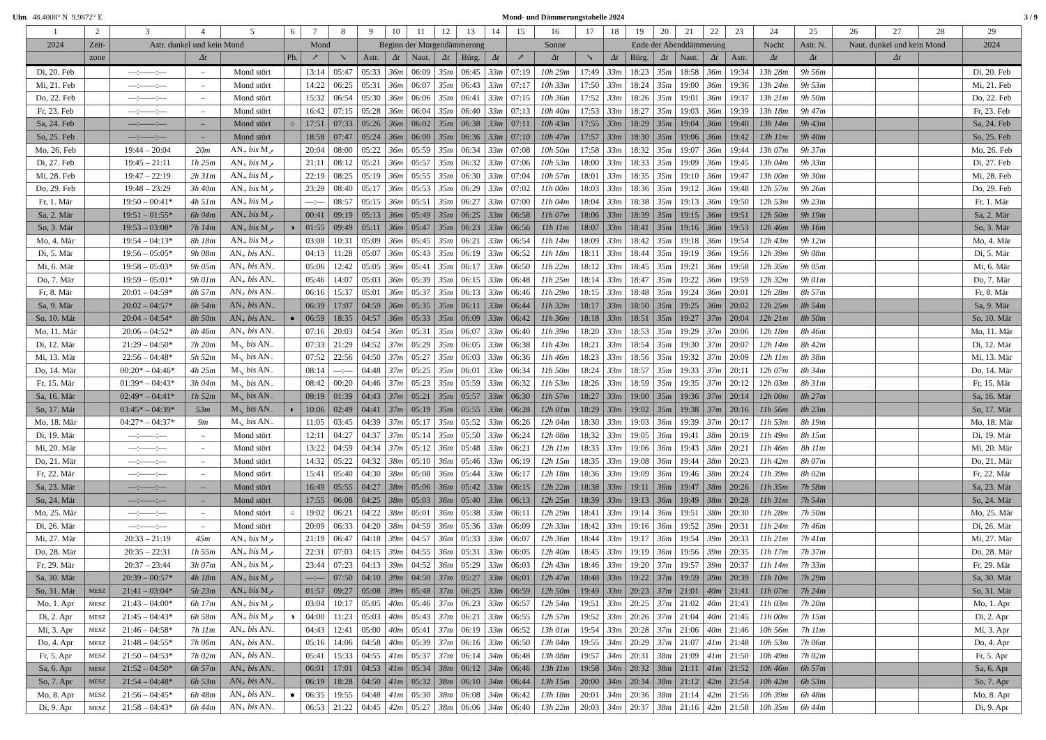Ulm 48.4008° N 9.9872° E Mond- und Dämmerungstabelle 2024 3 / 9
| 1 | 2 | 3 | 4 | 5 | 6 | 7 | 8 | 9 | 10 | 11 | 12 | 13 | 14 | 15 | 16 | 17 | 18 | 19 | 20 | 21 | 22 | 23 | 24 | 25 | 26 | 27 | 28 | 29 |
| --- | --- | --- | --- | --- | --- | --- | --- | --- | --- | --- | --- | --- | --- | --- | --- | --- | --- | --- | --- | --- | --- | --- | --- | --- | --- | --- | --- | --- |
| 2024 | Zeit- | Astr. dunkel und kein Mond | | | Mond | | | Beginn der Morgendämmerung | | | | | | Sonne | | | Ende der Abenddämmerung | | | | | | Nacht | Astr. N. | Naut. dunkel und kein Mond | | | 2024 |
| | zone | | Δt | | Ph. | ↗ | ↘ | Astr. | Δt | Naut. | Δt | Bürg. | Δt | ↗ | Δt | ↘ | Δt | Bürg. | Δt | Naut. | Δt | Astr. | Δt | Δt | | Δt | | |
| Di, 20. Feb | | —:——:— | – | Mond stört | | 13:14 | 05:47 | 05:33 | 36m | 06:09 | 35m | 06:45 | 33m | 07:19 | 10h 29m | 17:49 | 33m | 18:23 | 35m | 18:58 | 36m | 19:34 | 13h 28m | 9h 56m | | | | Di, 20. Feb |
| Mi, 21. Feb | | —:——:— | – | Mond stört | | 14:22 | 06:25 | 05:31 | 36m | 06:07 | 35m | 06:43 | 33m | 07:17 | 10h 33m | 17:50 | 33m | 18:24 | 35m | 19:00 | 36m | 19:36 | 13h 24m | 9h 53m | | | | Mi, 21. Feb |
| Do, 22. Feb | | —:——:— | – | Mond stört | | 15:32 | 06:54 | 05:30 | 36m | 06:06 | 35m | 06:41 | 33m | 07:15 | 10h 36m | 17:52 | 33m | 18:26 | 35m | 19:01 | 36m | 19:37 | 13h 21m | 9h 50m | | | | Do, 22. Feb |
| Fr, 23. Feb | | —:——:— | – | Mond stört | | 16:42 | 07:15 | 05:28 | 36m | 06:04 | 35m | 06:40 | 33m | 07:13 | 10h 40m | 17:53 | 33m | 18:27 | 35m | 19:03 | 36m | 19:39 | 13h 18m | 9h 47m | | | | Fr, 23. Feb |
| Sa, 24. Feb | | —:——:— | – | Mond stört | ○ | 17:51 | 07:33 | 05:26 | 36m | 06:02 | 35m | 06:38 | 33m | 07:11 | 10h 43m | 17:55 | 33m | 18:29 | 35m | 19:04 | 36m | 19:40 | 13h 14m | 9h 43m | | | | Sa, 24. Feb |
| So, 25. Feb | | —:——:— | – | Mond stört | | 18:58 | 07:47 | 05:24 | 36m | 06:00 | 35m | 06:36 | 33m | 07:10 | 10h 47m | 17:57 | 33m | 18:30 | 35m | 19:06 | 36m | 19:42 | 13h 11m | 9h 40m | | | | So, 25. Feb |
| Mo, 26. Feb | | 19:44 – 20:04 | 20m | AN<sub>+</sub> bis M<sub>↗</sub> | | 20:04 | 08:00 | 05:22 | 36m | 05:59 | 35m | 06:34 | 33m | 07:08 | 10h 50m | 17:58 | 33m | 18:32 | 35m | 19:07 | 36m | 19:44 | 13h 07m | 9h 37m | | | | Mo, 26. Feb |
| Di, 27. Feb | | 19:45 – 21:11 | 1h 25m | AN<sub>+</sub> bis M<sub>↗</sub> | | 21:11 | 08:12 | 05:21 | 36m | 05:57 | 35m | 06:32 | 33m | 07:06 | 10h 53m | 18:00 | 33m | 18:33 | 35m | 19:09 | 36m | 19:45 | 13h 04m | 9h 33m | | | | Di, 27. Feb |
| Mi, 28. Feb | | 19:47 – 22:19 | 2h 31m | AN<sub>+</sub> bis M<sub>↗</sub> | | 22:19 | 08:25 | 05:19 | 36m | 05:55 | 35m | 06:30 | 33m | 07:04 | 10h 57m | 18:01 | 33m | 18:35 | 35m | 19:10 | 36m | 19:47 | 13h 00m | 9h 30m | | | | Mi, 28. Feb |
| Do, 29. Feb | | 19:48 – 23:29 | 3h 40m | AN<sub>+</sub> bis M<sub>↗</sub> | | 23:29 | 08:40 | 05:17 | 36m | 05:53 | 35m | 06:29 | 33m | 07:02 | 11h 00m | 18:03 | 33m | 18:36 | 35m | 19:12 | 36m | 19:48 | 12h 57m | 9h 26m | | | | Do, 29. Feb |
| Fr, 1. Mär | | 19:50 – 00:41* | 4h 51m | AN<sub>+</sub> bis M<sub>↗</sub> | | —:— | 08:57 | 05:15 | 36m | 05:51 | 35m | 06:27 | 33m | 07:00 | 11h 04m | 18:04 | 33m | 18:38 | 35m | 19:13 | 36m | 19:50 | 12h 53m | 9h 23m | | | | Fr, 1. Mär |
| Sa, 2. Mär | | 19:51 – 01:55* | 6h 04m | AN<sub>+</sub> bis M<sub>↗</sub> | | 00:41 | 09:19 | 05:13 | 36m | 05:49 | 35m | 06:25 | 33m | 06:58 | 11h 07m | 18:06 | 33m | 18:39 | 35m | 19:15 | 36m | 19:51 | 12h 50m | 9h 19m | | | | Sa, 2. Mär |
| So, 3. Mär | | 19:53 – 03:08* | 7h 14m | AN<sub>+</sub> bis M<sub>↗</sub> | ◑ | 01:55 | 09:49 | 05:11 | 36m | 05:47 | 35m | 06:23 | 33m | 06:56 | 11h 11m | 18:07 | 33m | 18:41 | 35m | 19:16 | 36m | 19:53 | 12h 46m | 9h 16m | | | | So, 3. Mär |
| Mo, 4. Mär | | 19:54 – 04:13* | 8h 18m | AN<sub>+</sub> bis M<sub>↗</sub> | | 03:08 | 10:31 | 05:09 | 36m | 05:45 | 35m | 06:21 | 33m | 06:54 | 11h 14m | 18:09 | 33m | 18:42 | 35m | 19:18 | 36m | 19:54 | 12h 43m | 9h 12m | | | | Mo, 4. Mär |
| Di, 5. Mär | | 19:56 – 05:05* | 9h 08m | AN<sub>+</sub> bis AN<sub>−</sub> | | 04:13 | 11:28 | 05:07 | 36m | 05:43 | 35m | 06:19 | 33m | 06:52 | 11h 18m | 18:11 | 33m | 18:44 | 35m | 19:19 | 36m | 19:56 | 12h 39m | 9h 08m | | | | Di, 5. Mär |
| Mi, 6. Mär | | 19:58 – 05:03* | 9h 05m | AN<sub>+</sub> bis AN<sub>−</sub> | | 05:06 | 12:42 | 05:05 | 36m | 05:41 | 35m | 06:17 | 33m | 06:50 | 11h 22m | 18:12 | 33m | 18:45 | 35m | 19:21 | 36m | 19:58 | 12h 35m | 9h 05m | | | | Mi, 6. Mär |
| Do, 7. Mär | | 19:59 – 05:01* | 9h 01m | AN<sub>+</sub> bis AN<sub>−</sub> | | 05:46 | 14:07 | 05:03 | 36m | 05:39 | 35m | 06:15 | 33m | 06:48 | 11h 25m | 18:14 | 33m | 18:47 | 35m | 19:22 | 36m | 19:59 | 12h 32m | 9h 01m | | | | Do, 7. Mär |
| Fr, 8. Mär | | 20:01 – 04:59* | 8h 57m | AN<sub>+</sub> bis AN<sub>−</sub> | | 06:16 | 15:37 | 05:01 | 36m | 05:37 | 35m | 06:13 | 33m | 06:46 | 11h 29m | 18:15 | 33m | 18:48 | 35m | 19:24 | 36m | 20:01 | 12h 28m | 8h 57m | | | | Fr, 8. Mär |
| Sa, 9. Mär | | 20:02 – 04:57* | 8h 54m | AN<sub>+</sub> bis AN<sub>−</sub> | | 06:39 | 17:07 | 04:59 | 36m | 05:35 | 35m | 06:11 | 33m | 06:44 | 11h 32m | 18:17 | 33m | 18:50 | 35m | 19:25 | 36m | 20:02 | 12h 25m | 8h 54m | | | | Sa, 9. Mär |
| So, 10. Mär | | 20:04 – 04:54* | 8h 50m | AN<sub>+</sub> bis AN<sub>−</sub> | ● | 06:59 | 18:35 | 04:57 | 36m | 05:33 | 35m | 06:09 | 33m | 06:42 | 11h 36m | 18:18 | 33m | 18:51 | 35m | 19:27 | 37m | 20:04 | 12h 21m | 8h 50m | | | | So, 10. Mär |
| Mo, 11. Mär | | 20:06 – 04:52* | 8h 46m | AN<sub>+</sub> bis AN<sub>−</sub> | | 07:16 | 20:03 | 04:54 | 36m | 05:31 | 35m | 06:07 | 33m | 06:40 | 11h 39m | 18:20 | 33m | 18:53 | 35m | 19:29 | 37m | 20:06 | 12h 18m | 8h 46m | | | | Mo, 11. Mär |
| Di, 12. Mär | | 21:29 – 04:50* | 7h 20m | M<sub>↘</sub> bis AN<sub>−</sub> | | 07:33 | 21:29 | 04:52 | 37m | 05:29 | 35m | 06:05 | 33m | 06:38 | 11h 43m | 18:21 | 33m | 18:54 | 35m | 19:30 | 37m | 20:07 | 12h 14m | 8h 42m | | | | Di, 12. Mär |
| Mi, 13. Mär | | 22:56 – 04:48* | 5h 52m | M<sub>↘</sub> bis AN<sub>−</sub> | | 07:52 | 22:56 | 04:50 | 37m | 05:27 | 35m | 06:03 | 33m | 06:36 | 11h 46m | 18:23 | 33m | 18:56 | 35m | 19:32 | 37m | 20:09 | 12h 11m | 8h 38m | | | | Mi, 13. Mär |
| Do, 14. Mär | | 00:20* – 04:46* | 4h 25m | M<sub>↘</sub> bis AN<sub>−</sub> | | 08:14 | —:— | 04:48 | 37m | 05:25 | 35m | 06:01 | 33m | 06:34 | 11h 50m | 18:24 | 33m | 18:57 | 35m | 19:33 | 37m | 20:11 | 12h 07m | 8h 34m | | | | Do, 14. Mär |
| Fr, 15. Mär | | 01:39* – 04:43* | 3h 04m | M<sub>↘</sub> bis AN<sub>−</sub> | | 08:42 | 00:20 | 04:46 | 37m | 05:23 | 35m | 05:59 | 33m | 06:32 | 11h 53m | 18:26 | 33m | 18:59 | 35m | 19:35 | 37m | 20:12 | 12h 03m | 8h 31m | | | | Fr, 15. Mär |
| Sa, 16. Mär | | 02:49* – 04:41* | 1h 52m | M<sub>↘</sub> bis AN<sub>−</sub> | | 09:19 | 01:39 | 04:43 | 37m | 05:21 | 35m | 05:57 | 33m | 06:30 | 11h 57m | 18:27 | 33m | 19:00 | 35m | 19:36 | 37m | 20:14 | 12h 00m | 8h 27m | | | | Sa, 16. Mär |
| So, 17. Mär | | 03:45* – 04:39* | 53m | M<sub>↘</sub> bis AN<sub>−</sub> | ◐ | 10:06 | 02:49 | 04:41 | 37m | 05:19 | 35m | 05:55 | 33m | 06:28 | 12h 01m | 18:29 | 33m | 19:02 | 35m | 19:38 | 37m | 20:16 | 11h 56m | 8h 23m | | | | So, 17. Mär |
| Mo, 18. Mär | | 04:27* – 04:37* | 9m | M<sub>↘</sub> bis AN<sub>−</sub> | | 11:05 | 03:45 | 04:39 | 37m | 05:17 | 35m | 05:52 | 33m | 06:26 | 12h 04m | 18:30 | 33m | 19:03 | 36m | 19:39 | 37m | 20:17 | 11h 53m | 8h 19m | | | | Mo, 18. Mär |
| Di, 19. Mär | | —:——:— | – | Mond stört | | 12:11 | 04:27 | 04:37 | 37m | 05:14 | 35m | 05:50 | 33m | 06:24 | 12h 08m | 18:32 | 33m | 19:05 | 36m | 19:41 | 38m | 20:19 | 11h 49m | 8h 15m | | | | Di, 19. Mär |
| Mi, 20. Mär | | —:——:— | – | Mond stört | | 13:22 | 04:59 | 04:34 | 37m | 05:12 | 36m | 05:48 | 33m | 06:21 | 12h 11m | 18:33 | 33m | 19:06 | 36m | 19:43 | 38m | 20:21 | 11h 46m | 8h 11m | | | | Mi, 20. Mär |
| Do, 21. Mär | | —:——:— | – | Mond stört | | 14:32 | 05:22 | 04:32 | 38m | 05:10 | 36m | 05:46 | 33m | 06:19 | 12h 15m | 18:35 | 33m | 19:08 | 36m | 19:44 | 38m | 20:23 | 11h 42m | 8h 07m | | | | Do, 21. Mär |
| Fr, 22. Mär | | —:——:— | – | Mond stört | | 15:41 | 05:40 | 04:30 | 38m | 05:08 | 36m | 05:44 | 33m | 06:17 | 12h 18m | 18:36 | 33m | 19:09 | 36m | 19:46 | 38m | 20:24 | 11h 39m | 8h 02m | | | | Fr, 22. Mär |
| Sa, 23. Mär | | —:——:— | – | Mond stört | | 16:49 | 05:55 | 04:27 | 38m | 05:06 | 36m | 05:42 | 33m | 06:15 | 12h 22m | 18:38 | 33m | 19:11 | 36m | 19:47 | 38m | 20:26 | 11h 35m | 7h 58m | | | | Sa, 23. Mär |
| So, 24. Mär | | —:——:— | – | Mond stört | | 17:55 | 06:08 | 04:25 | 38m | 05:03 | 36m | 05:40 | 33m | 06:13 | 12h 25m | 18:39 | 33m | 19:13 | 36m | 19:49 | 38m | 20:28 | 11h 31m | 7h 54m | | | | So, 24. Mär |
| Mo, 25. Mär | | —:——:— | – | Mond stört | ○ | 19:02 | 06:21 | 04:22 | 38m | 05:01 | 36m | 05:38 | 33m | 06:11 | 12h 29m | 18:41 | 33m | 19:14 | 36m | 19:51 | 38m | 20:30 | 11h 28m | 7h 50m | | | | Mo, 25. Mär |
| Di, 26. Mär | | —:——:— | – | Mond stört | | 20:09 | 06:33 | 04:20 | 38m | 04:59 | 36m | 05:36 | 33m | 06:09 | 12h 33m | 18:42 | 33m | 19:16 | 36m | 19:52 | 39m | 20:31 | 11h 24m | 7h 46m | | | | Di, 26. Mär |
| Mi, 27. Mär | | 20:33 – 21:19 | 45m | AN<sub>+</sub> bis M<sub>↗</sub> | | 21:19 | 06:47 | 04:18 | 39m | 04:57 | 36m | 05:33 | 33m | 06:07 | 12h 36m | 18:44 | 33m | 19:17 | 36m | 19:54 | 39m | 20:33 | 11h 21m | 7h 41m | | | | Mi, 27. Mär |
| Do, 28. Mär | | 20:35 – 22:31 | 1h 55m | AN<sub>+</sub> bis M<sub>↗</sub> | | 22:31 | 07:03 | 04:15 | 39m | 04:55 | 36m | 05:31 | 33m | 06:05 | 12h 40m | 18:45 | 33m | 19:19 | 36m | 19:56 | 39m | 20:35 | 11h 17m | 7h 37m | | | | Do, 28. Mär |
| Fr, 29. Mär | | 20:37 – 23:44 | 3h 07m | AN<sub>+</sub> bis M<sub>↗</sub> | | 23:44 | 07:23 | 04:13 | 39m | 04:52 | 36m | 05:29 | 33m | 06:03 | 12h 43m | 18:46 | 33m | 19:20 | 37m | 19:57 | 39m | 20:37 | 11h 14m | 7h 33m | | | | Fr, 29. Mär |
| Sa, 30. Mär | | 20:39 – 00:57* | 4h 18m | AN<sub>+</sub> bis M<sub>↗</sub> | | —:— | 07:50 | 04:10 | 39m | 04:50 | 37m | 05:27 | 33m | 06:01 | 12h 47m | 18:48 | 33m | 19:22 | 37m | 19:59 | 39m | 20:39 | 11h 10m | 7h 29m | | | | Sa, 30. Mär |
| So, 31. Mär | MESZ | 21:41 – 03:04* | 5h 23m | AN<sub>+</sub> bis M<sub>↗</sub> | | 01:57 | 09:27 | 05:08 | 39m | 05:48 | 37m | 06:25 | 33m | 06:59 | 12h 50m | 19:49 | 33m | 20:23 | 37m | 21:01 | 40m | 21:41 | 11h 07m | 7h 24m | | | | So, 31. Mär |
| Mo, 1. Apr | MESZ | 21:43 – 04:00* | 6h 17m | AN<sub>+</sub> bis M<sub>↗</sub> | | 03:04 | 10:17 | 05:05 | 40m | 05:46 | 37m | 06:23 | 33m | 06:57 | 12h 54m | 19:51 | 33m | 20:25 | 37m | 21:02 | 40m | 21:43 | 11h 03m | 7h 20m | | | | Mo, 1. Apr |
| Di, 2. Apr | MESZ | 21:45 – 04:43* | 6h 58m | AN<sub>+</sub> bis M<sub>↗</sub> | ◑ | 04:00 | 11:23 | 05:03 | 40m | 05:43 | 37m | 06:21 | 33m | 06:55 | 12h 57m | 19:52 | 33m | 20:26 | 37m | 21:04 | 40m | 21:45 | 11h 00m | 7h 15m | | | | Di, 2. Apr |
| Mi, 3. Apr | MESZ | 21:46 – 04:58* | 7h 11m | AN<sub>+</sub> bis AN<sub>−</sub> | | 04:43 | 12:41 | 05:00 | 40m | 05:41 | 37m | 06:19 | 33m | 06:52 | 13h 01m | 19:54 | 33m | 20:28 | 37m | 21:06 | 40m | 21:46 | 10h 56m | 7h 11m | | | | Mi, 3. Apr |
| Do, 4. Apr | MESZ | 21:48 – 04:55* | 7h 06m | AN<sub>+</sub> bis AN<sub>−</sub> | | 05:16 | 14:06 | 04:58 | 40m | 05:39 | 37m | 06:16 | 33m | 06:50 | 13h 04m | 19:55 | 34m | 20:29 | 37m | 21:07 | 41m | 21:48 | 10h 53m | 7h 06m | | | | Do, 4. Apr |
| Fr, 5. Apr | MESZ | 21:50 – 04:53* | 7h 02m | AN<sub>+</sub> bis AN<sub>−</sub> | | 05:41 | 15:33 | 04:55 | 41m | 05:37 | 37m | 06:14 | 34m | 06:48 | 13h 08m | 19:57 | 34m | 20:31 | 38m | 21:09 | 41m | 21:50 | 10h 49m | 7h 02m | | | | Fr, 5. Apr |
| Sa, 6. Apr | MESZ | 21:52 – 04:50* | 6h 57m | AN<sub>+</sub> bis AN<sub>−</sub> | | 06:01 | 17:01 | 04:53 | 41m | 05:34 | 38m | 06:12 | 34m | 06:46 | 13h 11m | 19:58 | 34m | 20:32 | 38m | 21:11 | 41m | 21:52 | 10h 46m | 6h 57m | | | | Sa, 6. Apr |
| So, 7. Apr | MESZ | 21:54 – 04:48* | 6h 53m | AN<sub>+</sub> bis AN<sub>−</sub> | | 06:19 | 18:28 | 04:50 | 41m | 05:32 | 38m | 06:10 | 34m | 06:44 | 13h 15m | 20:00 | 34m | 20:34 | 38m | 21:12 | 42m | 21:54 | 10h 42m | 6h 53m | | | | So, 7. Apr |
| Mo, 8. Apr | MESZ | 21:56 – 04:45* | 6h 48m | AN<sub>+</sub> bis AN<sub>−</sub> | ● | 06:35 | 19:55 | 04:48 | 41m | 05:30 | 38m | 06:08 | 34m | 06:42 | 13h 18m | 20:01 | 34m | 20:36 | 38m | 21:14 | 42m | 21:56 | 10h 39m | 6h 48m | | | | Mo, 8. Apr |
| Di, 9. Apr | MESZ | 21:58 – 04:43* | 6h 44m | AN<sub>+</sub> bis AN<sub>−</sub> | | 06:53 | 21:22 | 04:45 | 42m | 05:27 | 38m | 06:06 | 34m | 06:40 | 13h 22m | 20:03 | 34m | 20:37 | 38m | 21:16 | 42m | 21:58 | 10h 35m | 6h 44m | | | | Di, 9. Apr |